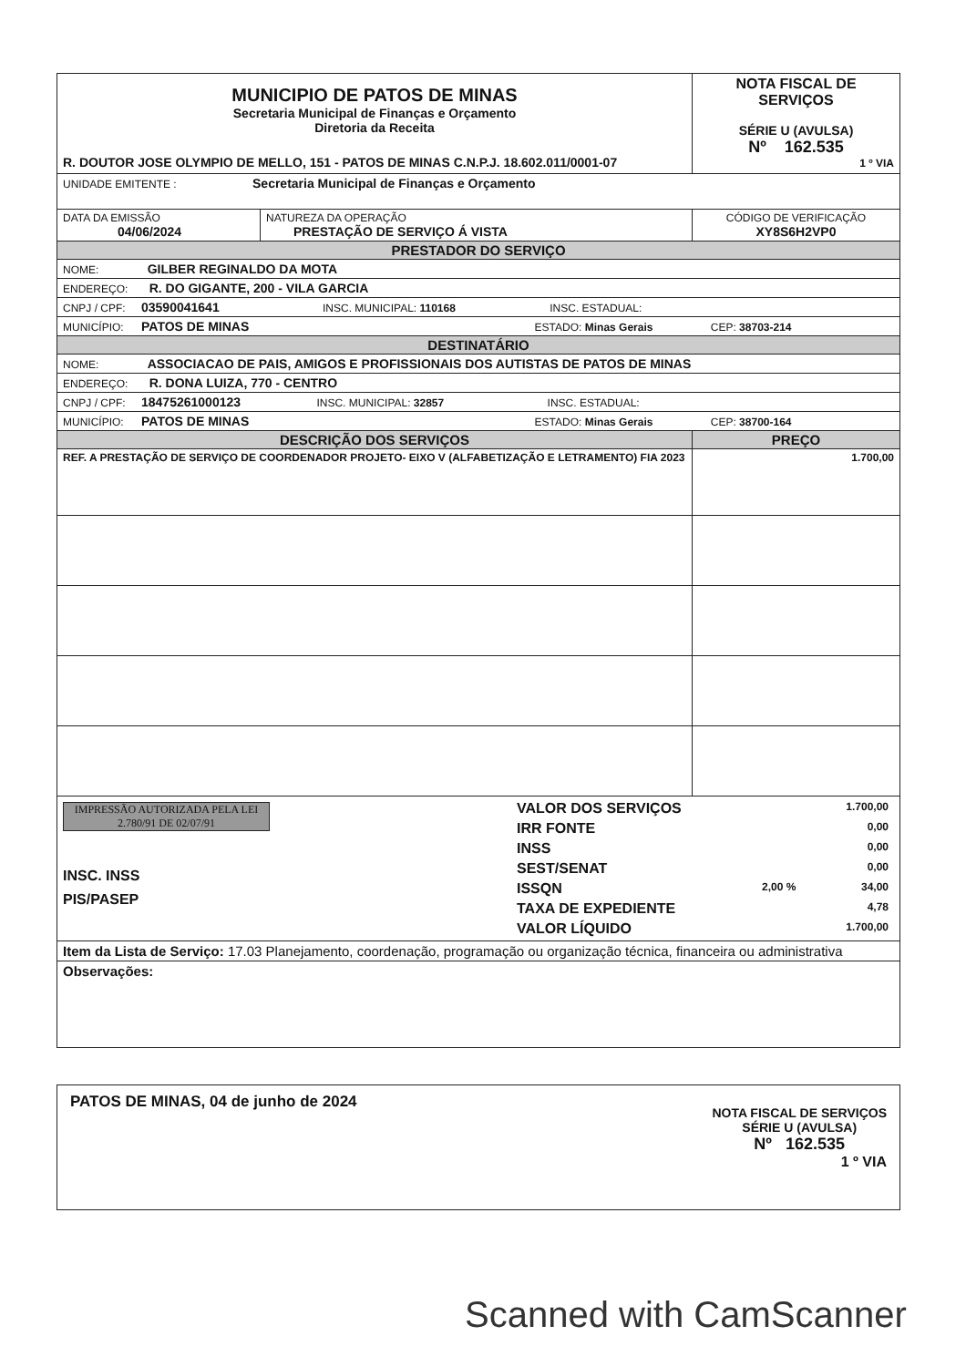| MUNICIPIO DE PATOS DE MINAS Secretaria Municipal de Finanças e Orçamento Diretoria da Receita R. DOUTOR JOSE OLYMPIO DE MELLO, 151 - PATOS DE MINAS C.N.P.J. 18.602.011/0001-07 | | | NOTA FISCAL DE SERVIÇOS SÉRIE U (AVULSA) Nº 162.535 1 º VIA |
| UNIDADE EMITENTE : Secretaria Municipal de Finanças e Orçamento | | | |
| DATA DA EMISSÃO 04/06/2024 | NATUREZA DA OPERAÇÃO PRESTAÇÃO DE SERVIÇO Á VISTA | | CÓDIGO DE VERIFICAÇÃO XY8S6H2VP0 |
| PRESTADOR DO SERVIÇO | | | |
| NOME: GILBER REGINALDO DA MOTA | | | |
| ENDEREÇO: R. DO GIGANTE, 200 - VILA GARCIA | | | |
| CNPJ / CPF: 03590041641 INSC. MUNICIPAL: 110168 INSC. ESTADUAL: | | | |
| MUNICÍPIO: PATOS DE MINAS ESTADO: Minas Gerais CEP: 38703-214 | | | |
| DESTINATÁRIO | | | |
| NOME: ASSOCIACAO DE PAIS, AMIGOS E PROFISSIONAIS DOS AUTISTAS DE PATOS DE MINAS | | | |
| ENDEREÇO: R. DONA LUIZA, 770 - CENTRO | | | |
| CNPJ / CPF: 18475261000123 INSC. MUNICIPAL: 32857 INSC. ESTADUAL: | | | |
| MUNICÍPIO: PATOS DE MINAS ESTADO: Minas Gerais CEP: 38700-164 | | | |
| DESCRIÇÃO DOS SERVIÇOS | | | PREÇO |
| REF. A PRESTAÇÃO DE SERVIÇO DE COORDENADOR PROJETO- EIXO V (ALFABETIZAÇÃO E LETRAMENTO) FIA 2023 | | | 1.700,00 |
| IMPRESSÃO AUTORIZADA PELA LEI 2.780/91 DE 02/07/91 INSC. INSS PIS/PASEP | | / VALOR DOS SERVIÇOS / / 1.700,00 / / IRR FONTE / / 0,00 / / INSS / / 0,00 / / SEST/SENAT / / 0,00 / / ISSQN / 2,00 % / 34,00 / / TAXA DE EXPEDIENTE / / 4,78 / / VALOR LÍQUIDO / / 1.700,00 / | |
| Item da Lista de Serviço: 17.03 Planejamento, coordenação, programação ou organização técnica, financeira ou administrativa | | | |
| Observações: | | | |
PATOS DE MINAS, 04 de junho de 2024
NOTA FISCAL DE SERVIÇOS
SÉRIE U (AVULSA)
Nº 162.535
1 º VIA
Scanned with CamScanner